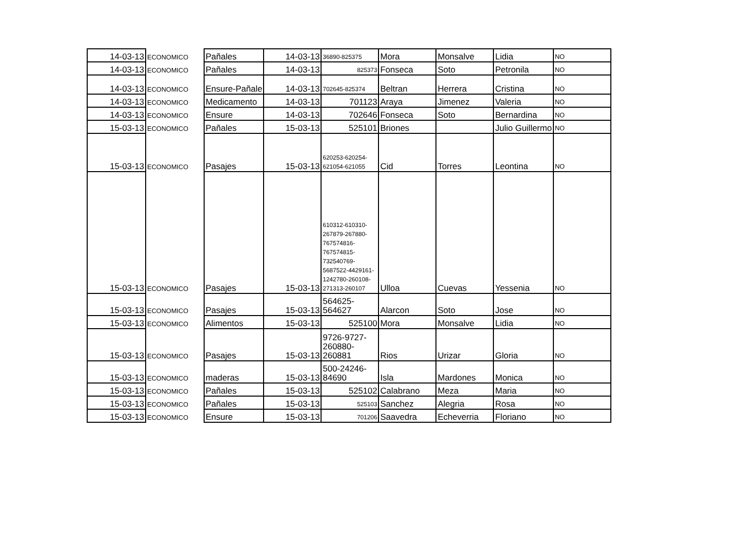| 14-03-13 | ECONOMICO | Pañales | 14-03-13 | 36890-825375 | Mora | Monsalve | Lidia | NO |
| 14-03-13 | ECONOMICO | Pañales | 14-03-13 | 825373 | Fonseca | Soto | Petronila | NO |
| 14-03-13 | ECONOMICO | Ensure-Pañale | 14-03-13 | 702645-825374 | Beltran | Herrera | Cristina | NO |
| 14-03-13 | ECONOMICO | Medicamento | 14-03-13 | 701123 | Araya | Jimenez | Valeria | NO |
| 14-03-13 | ECONOMICO | Ensure | 14-03-13 | 702646 | Fonseca | Soto | Bernardina | NO |
| 15-03-13 | ECONOMICO | Pañales | 15-03-13 | 525101 | Briones | | Julio Guillermo | NO |
| 15-03-13 | ECONOMICO | Pasajes | 15-03-13 | 620253-620254-621054-621055 | Cid | Torres | Leontina | NO |
| 15-03-13 | ECONOMICO | Pasajes | 15-03-13 | 610312-610310-267879-267880-767574816-767574815-732540769-5687522-4429161-1242780-260108-271313-260107 | Ulloa | Cuevas | Yessenia | NO |
| 15-03-13 | ECONOMICO | Pasajes | 15-03-13 | 564625-564627 | Alarcon | Soto | Jose | NO |
| 15-03-13 | ECONOMICO | Alimentos | 15-03-13 | 525100 | Mora | Monsalve | Lidia | NO |
| 15-03-13 | ECONOMICO | Pasajes | 15-03-13 | 9726-9727-260880-260881 | Rios | Urizar | Gloria | NO |
| 15-03-13 | ECONOMICO | maderas | 15-03-13 | 500-24246-84690 | Isla | Mardones | Monica | NO |
| 15-03-13 | ECONOMICO | Pañales | 15-03-13 | 525102 | Calabrano | Meza | Maria | NO |
| 15-03-13 | ECONOMICO | Pañales | 15-03-13 | 525103 | Sanchez | Alegria | Rosa | NO |
| 15-03-13 | ECONOMICO | Ensure | 15-03-13 | 701206 | Saavedra | Echeverria | Floriano | NO |